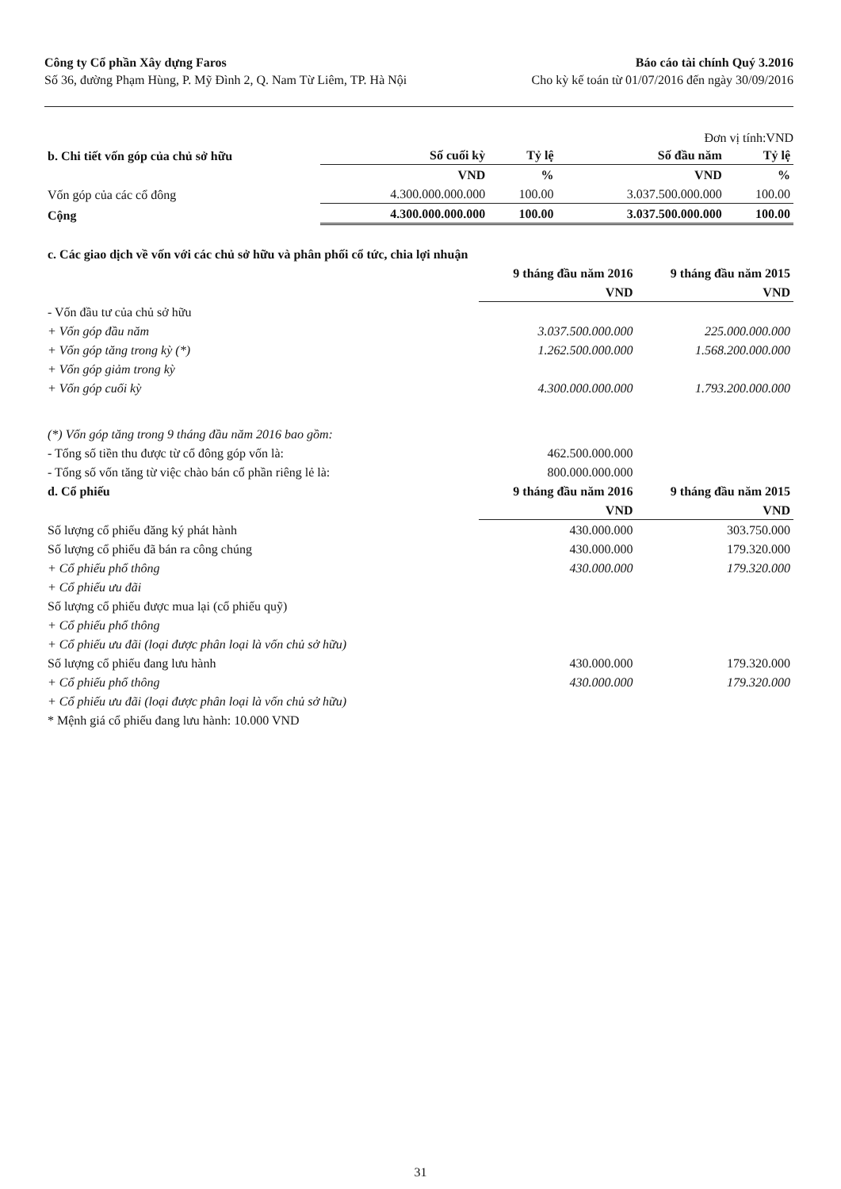Công ty Cổ phần Xây dựng Faros
Số 36, đường Phạm Hùng, P. Mỹ Đình 2, Q. Nam Từ Liêm, TP. Hà Nội
Báo cáo tài chính Quý 3.2016
Cho kỳ kế toán từ 01/07/2016 đến ngày 30/09/2016
Đơn vị tính:VND
| b. Chi tiết vốn góp của chủ sở hữu | Số cuối kỳ | Tỷ lệ | Số đầu năm | Tỷ lệ |
| --- | --- | --- | --- | --- |
| | VND | % | VND | % |
| Vốn góp của các cổ đông | 4.300.000.000.000 | 100.00 | 3.037.500.000.000 | 100.00 |
| Cộng | 4.300.000.000.000 | 100.00 | 3.037.500.000.000 | 100.00 |
| c. Các giao dịch về vốn với các chủ sở hữu và phân phối cổ tức, chia lợi nhuận | | |
| | 9 tháng đầu năm 2016 | 9 tháng đầu năm 2015 |
| | VND | VND |
| - Vốn đầu tư của chủ sở hữu | | |
| + Vốn góp đầu năm | 3.037.500.000.000 | 225.000.000.000 |
| + Vốn góp tăng trong kỳ (*) | 1.262.500.000.000 | 1.568.200.000.000 |
| + Vốn góp giảm trong kỳ | | |
| + Vốn góp cuối kỳ | 4.300.000.000.000 | 1.793.200.000.000 |
| (*) Vốn góp tăng trong 9 tháng đầu năm 2016 bao gồm: | | |
| - Tổng số tiền thu được từ cổ đông góp vốn là: | 462.500.000.000 | |
| - Tổng số vốn tăng từ việc chào bán cổ phần riêng lẻ là: | 800.000.000.000 | |
| d. Cổ phiếu | 9 tháng đầu năm 2016 | 9 tháng đầu năm 2015 |
| | VND | VND |
| Số lượng cổ phiếu đăng ký phát hành | 430.000.000 | 303.750.000 |
| Số lượng cổ phiếu đã bán ra công chúng | 430.000.000 | 179.320.000 |
| + Cổ phiếu phổ thông | 430.000.000 | 179.320.000 |
| + Cổ phiếu ưu đãi | | |
| Số lượng cổ phiếu được mua lại (cổ phiếu quỹ) | | |
| + Cổ phiếu phổ thông | | |
| + Cổ phiếu ưu đãi (loại được phân loại là vốn chủ sở hữu) | | |
| Số lượng cổ phiếu đang lưu hành | 430.000.000 | 179.320.000 |
| + Cổ phiếu phổ thông | 430.000.000 | 179.320.000 |
| + Cổ phiếu ưu đãi (loại được phân loại là vốn chủ sở hữu) | | |
| * Mệnh giá cổ phiếu đang lưu hành: 10.000 VND | | |
31